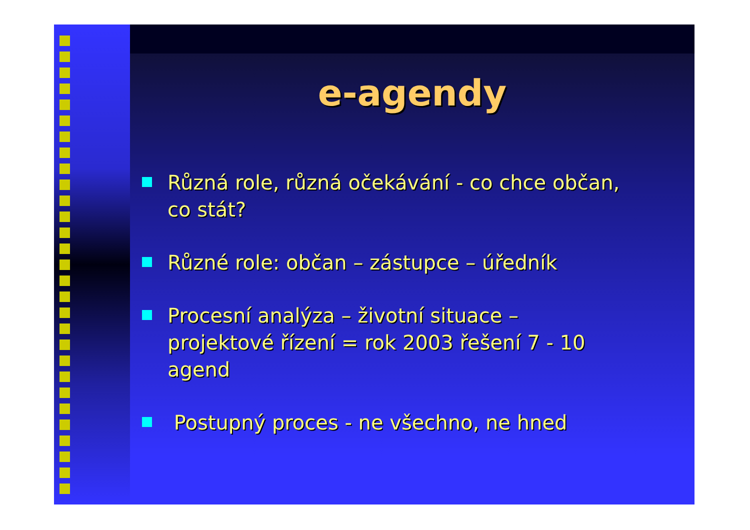e-agendy
Různá role, různá očekávání - co chce občan, co stát?
Různé role: občan – zástupce – úředník
Procesní analýza – životní situace – projektové řízení = rok 2003 řešení 7 - 10 agend
Postupný proces - ne všechno, ne hned